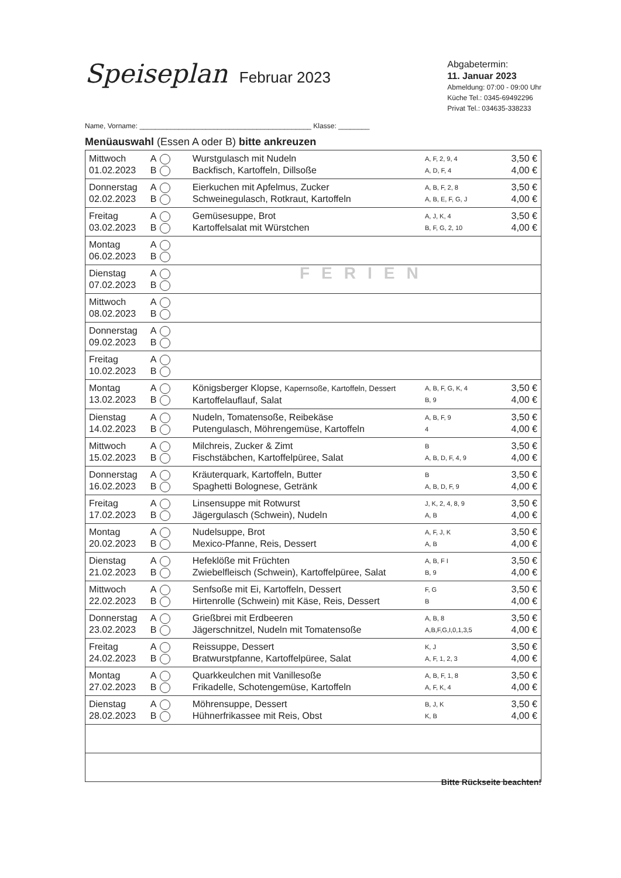Speiseplan Februar 2023
Abgabetermin:
11. Januar 2023
Abmeldung: 07:00 - 09:00 Uhr
Küche Tel.: 0345-69492296
Privat Tel.: 034635-338233
Name, Vorname: ____________________________________________ Klasse: ________
Menüauswahl (Essen A oder B) bitte ankreuzen
| Mittwoch 01.02.2023 | A B | Wurstgulasch mit Nudeln Backfisch, Kartoffeln, Dillsoße | A, F, 2, 9, 4 A, D, F, 4 | 3,50 € 4,00 € |
| Donnerstag 02.02.2023 | A B | Eierkuchen mit Apfelmus, Zucker Schweinegulasch, Rotkraut, Kartoffeln | A, B, F, 2, 8 A, B, E, F, G, J | 3,50 € 4,00 € |
| Freitag 03.02.2023 | A B | Gemüsesuppe, Brot Kartoffelsalat mit Würstchen | A, J, K, 4 B, F, G, 2, 10 | 3,50 € 4,00 € |
| Montag 06.02.2023 | A B | | | |
| Dienstag 07.02.2023 | A B | FERIEN | | |
| Mittwoch 08.02.2023 | A B | | | |
| Donnerstag 09.02.2023 | A B | | | |
| Freitag 10.02.2023 | A B | | | |
| Montag 13.02.2023 | A B | Königsberger Klopse, Kapernsoße, Kartoffeln, Dessert Kartoffelauflauf, Salat | A, B, F, G, K, 4 B, 9 | 3,50 € 4,00 € |
| Dienstag 14.02.2023 | A B | Nudeln, Tomatensoße, Reibekäse Putengulasch, Möhrengemüse, Kartoffeln | A, B, F, 9 4 | 3,50 € 4,00 € |
| Mittwoch 15.02.2023 | A B | Milchreis, Zucker & Zimt Fischstäbchen, Kartoffelpüree, Salat | B A, B, D, F, 4, 9 | 3,50 € 4,00 € |
| Donnerstag 16.02.2023 | A B | Kräuterquark, Kartoffeln, Butter Spaghetti Bolognese, Getränk | B A, B, D, F, 9 | 3,50 € 4,00 € |
| Freitag 17.02.2023 | A B | Linsensuppe mit Rotwurst Jägergulasch (Schwein), Nudeln | J, K, 2, 4, 8, 9 A, B | 3,50 € 4,00 € |
| Montag 20.02.2023 | A B | Nudelsuppe, Brot Mexico-Pfanne, Reis, Dessert | A, F, J, K A, B | 3,50 € 4,00 € |
| Dienstag 21.02.2023 | A B | Hefeklöße mit Früchten Zwiebelfleisch (Schwein), Kartoffelpüree, Salat | A, B, F I B, 9 | 3,50 € 4,00 € |
| Mittwoch 22.02.2023 | A B | Senfsoße mit Ei, Kartoffeln, Dessert Hirtenrolle (Schwein) mit Käse, Reis, Dessert | F, G B | 3,50 € 4,00 € |
| Donnerstag 23.02.2023 | A B | Grießbrei mit Erdbeeren Jägerschnitzel, Nudeln mit Tomatensoße | A, B, 8 A,B,F,G,I,0,1,3,5 | 3,50 € 4,00 € |
| Freitag 24.02.2023 | A B | Reissuppe, Dessert Bratwurstpfanne, Kartoffelpüree, Salat | K, J A, F, 1, 2, 3 | 3,50 € 4,00 € |
| Montag 27.02.2023 | A B | Quarkkeulchen mit Vanillesoße Frikadelle, Schotengemüse, Kartoffeln | A, B, F, 1, 8 A, F, K, 4 | 3,50 € 4,00 € |
| Dienstag 28.02.2023 | A B | Möhrensuppe, Dessert Hühnerfrikassee mit Reis, Obst | B, J, K K, B | 3,50 € 4,00 € |
Bitte Rückseite beachten!